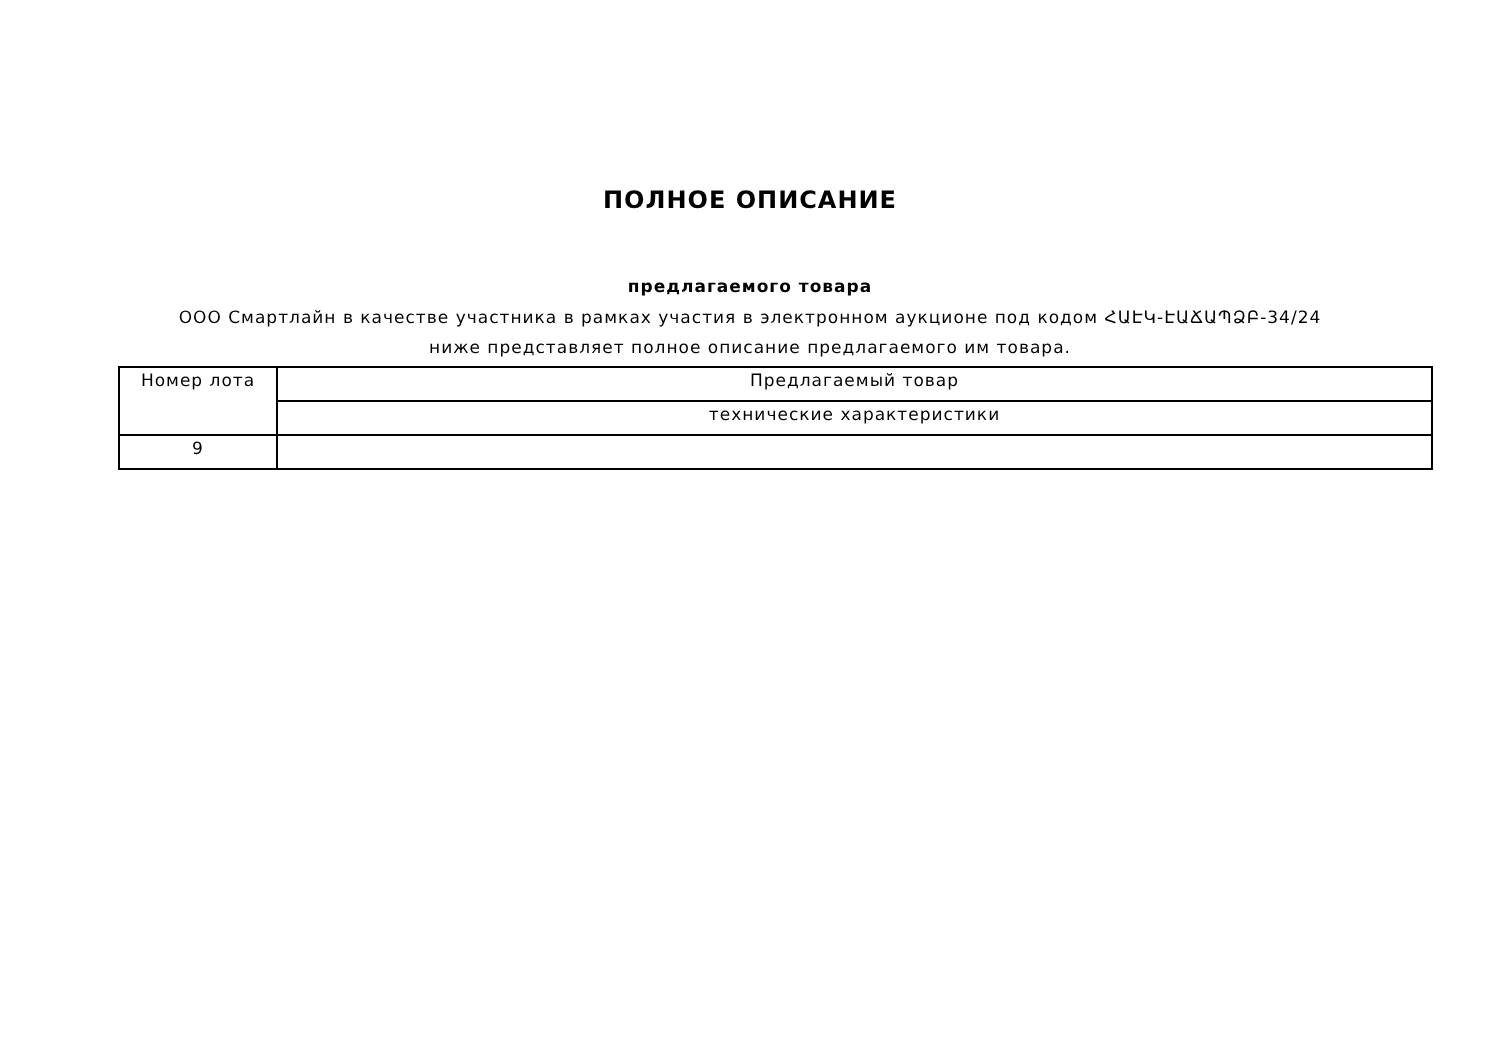ПОЛНОЕ ОПИСАНИЕ
предлагаемого товара
ООО Смартлайн в качестве участника в рамках участия в электронном аукционе под кодом ՀԱԷԿ-ԷԱՃԱՊՁԲ-34/24 ниже представляет полное описание предлагаемого им товара.
| Номер лота | Предлагаемый товар |
| --- | --- |
| | технические характеристики |
| 9 | |